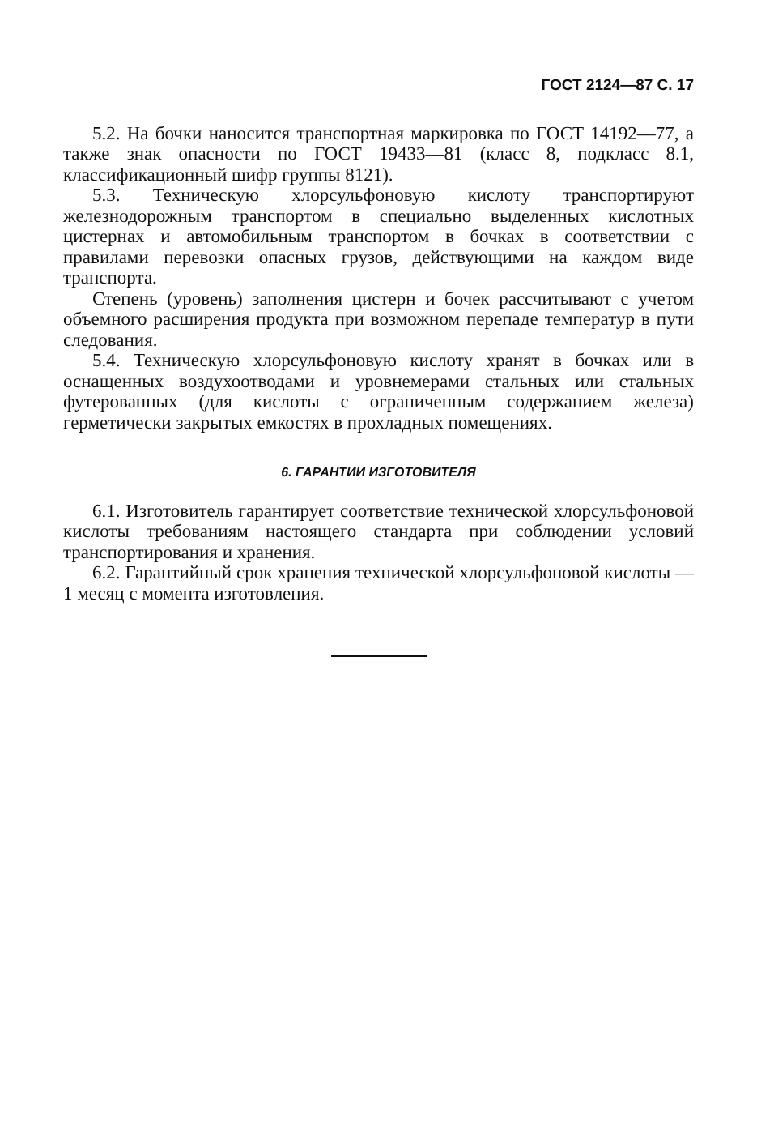ГОСТ 2124—87 С. 17
5.2. На бочки наносится транспортная маркировка по ГОСТ 14192—77, а также знак опасности по ГОСТ 19433—81 (класс 8, подкласс 8.1, классификационный шифр группы 8121).
5.3. Техническую хлорсульфоновую кислоту транспортируют железнодорожным транспортом в специально выделенных кислотных цистернах и автомобильным транспортом в бочках в соответствии с правилами перевозки опасных грузов, действующими на каждом виде транспорта.
Степень (уровень) заполнения цистерн и бочек рассчитывают с учетом объемного расширения продукта при возможном перепаде температур в пути следования.
5.4. Техническую хлорсульфоновую кислоту хранят в бочках или в оснащенных воздухоотводами и уровнемерами стальных или стальных футерованных (для кислоты с ограниченным содержанием железа) герметически закрытых емкостях в прохладных помещениях.
6. ГАРАНТИИ ИЗГОТОВИТЕЛЯ
6.1. Изготовитель гарантирует соответствие технической хлорсульфоновой кислоты требованиям настоящего стандарта при соблюдении условий транспортирования и хранения.
6.2. Гарантийный срок хранения технической хлорсульфоновой кислоты — 1 месяц с момента изготовления.